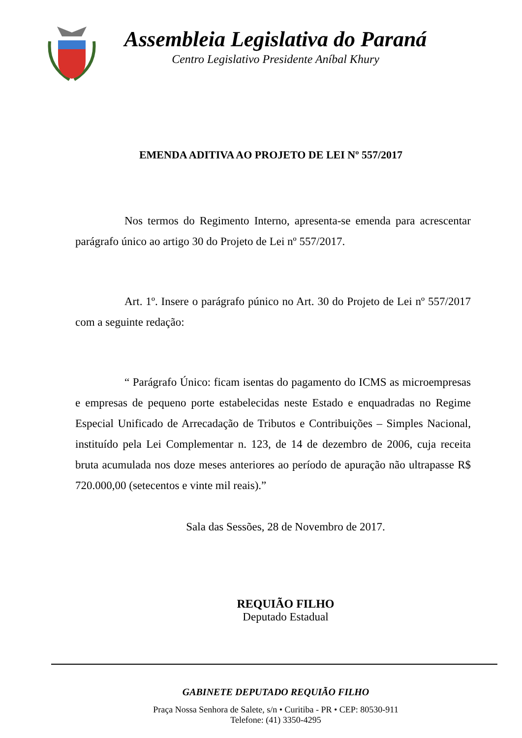Assembleia Legislativa do Paraná
Centro Legislativo Presidente Aníbal Khury
EMENDA ADITIVA AO PROJETO DE LEI Nº 557/2017
Nos termos do Regimento Interno, apresenta-se emenda para acrescentar parágrafo único ao artigo 30 do Projeto de Lei nº 557/2017.
Art. 1º. Insere o parágrafo púnico no Art. 30 do Projeto de Lei nº 557/2017 com a seguinte redação:
“ Parágrafo Único: ficam isentas do pagamento do ICMS as microempresas e empresas de pequeno porte estabelecidas neste Estado e enquadradas no Regime Especial Unificado de Arrecadação de Tributos e Contribuições – Simples Nacional, instituído pela Lei Complementar n. 123, de 14 de dezembro de 2006, cuja receita bruta acumulada nos doze meses anteriores ao período de apuração não ultrapasse R$ 720.000,00 (setecentos e vinte mil reais).”
Sala das Sessões, 28 de Novembro de 2017.
REQUIÃO FILHO
Deputado Estadual
GABINETE DEPUTADO REQUIÃO FILHO
Praça Nossa Senhora de Salete, s/n • Curitiba - PR • CEP: 80530-911
Telefone: (41) 3350-4295